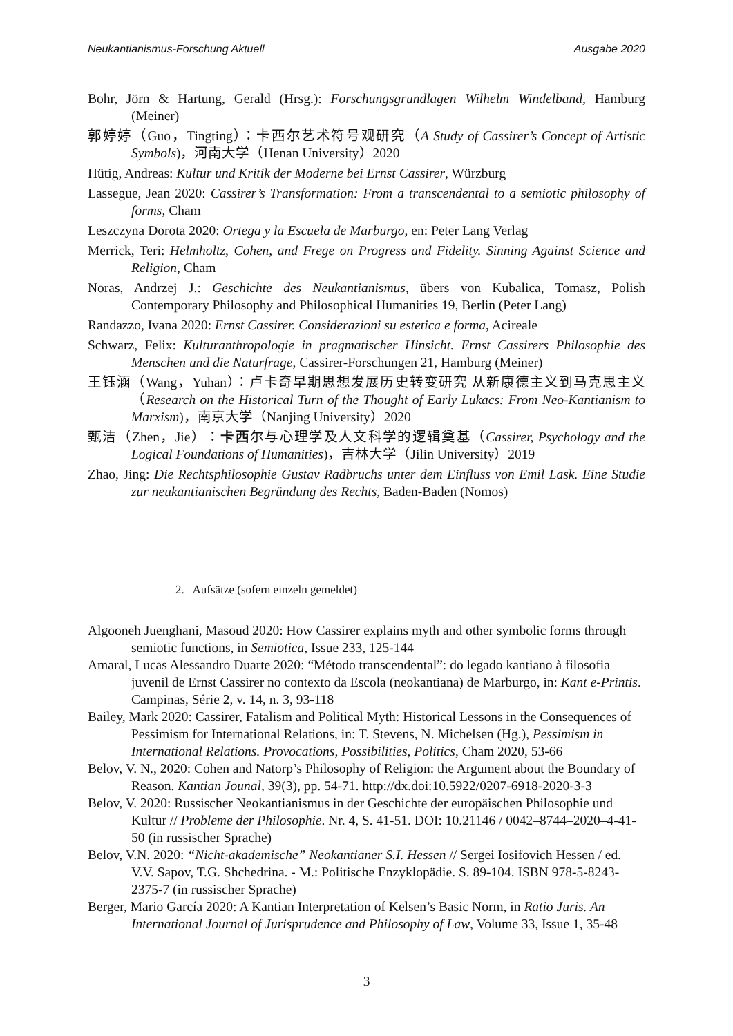Neukantianismus-Forschung Aktuell Ausgabe 2020
Bohr, Jörn & Hartung, Gerald (Hrsg.): Forschungsgrundlagen Wilhelm Windelband, Hamburg (Meiner)
郭婷婷（Guo，Tingting）：卡西尔艺术符号观研究（A Study of Cassirer’s Concept of Artistic Symbols)，河南大学（Henan University）2020
Hütig, Andreas: Kultur und Kritik der Moderne bei Ernst Cassirer, Würzburg
Lassegue, Jean 2020: Cassirer’s Transformation: From a transcendental to a semiotic philosophy of forms, Cham
Leszczyna Dorota 2020: Ortega y la Escuela de Marburgo, en: Peter Lang Verlag
Merrick, Teri: Helmholtz, Cohen, and Frege on Progress and Fidelity. Sinning Against Science and Religion, Cham
Noras, Andrzej J.: Geschichte des Neukantianismus, übers von Kubalica, Tomasz, Polish Contemporary Philosophy and Philosophical Humanities 19, Berlin (Peter Lang)
Randazzo, Ivana 2020: Ernst Cassirer. Considerazioni su estetica e forma, Acireale
Schwarz, Felix: Kulturanthropologie in pragmatischer Hinsicht. Ernst Cassirers Philosophie des Menschen und die Naturfrage, Cassirer-Forschungen 21, Hamburg (Meiner)
王钰涵（Wang，Yuhan）：卢卡奇早期思想发展历史转变研究 从新康德主义到马克思主义（Research on the Historical Turn of the Thought of Early Lukacs: From Neo-Kantianism to Marxism)，南京大学（Nanjing University）2020
甄洁（Zhen，Jie）：卡西尔与心理学及人文科学的逻辑奠基（Cassirer, Psychology and the Logical Foundations of Humanities)，吉林大学（Jilin University）2019
Zhao, Jing: Die Rechtsphilosophie Gustav Radbruchs unter dem Einfluss von Emil Lask. Eine Studie zur neukantianischen Begründung des Rechts, Baden-Baden (Nomos)
2. Aufsätze (sofern einzeln gemeldet)
Algooneh Juenghani, Masoud 2020: How Cassirer explains myth and other symbolic forms through semiotic functions, in Semiotica, Issue 233, 125-144
Amaral, Lucas Alessandro Duarte 2020: “Método transcendental”: do legado kantiano à filosofia juvenil de Ernst Cassirer no contexto da Escola (neokantiana) de Marburgo, in: Kant e-Printis. Campinas, Série 2, v. 14, n. 3, 93-118
Bailey, Mark 2020: Cassirer, Fatalism and Political Myth: Historical Lessons in the Consequences of Pessimism for International Relations, in: T. Stevens, N. Michelsen (Hg.), Pessimism in International Relations. Provocations, Possibilities, Politics, Cham 2020, 53-66
Belov, V. N., 2020: Cohen and Natorp’s Philosophy of Religion: the Argument about the Boundary of Reason. Kantian Jounal, 39(3), pp. 54-71. http://dx.doi:10.5922/0207-6918-2020-3-3
Belov, V. 2020: Russischer Neokantianismus in der Geschichte der europäischen Philosophie und Kultur // Probleme der Philosophie. Nr. 4, S. 41-51. DOI: 10.21146 / 0042–8744–2020–4-41-50 (in russischer Sprache)
Belov, V.N. 2020: “Nicht-akademische” Neokantianer S.I. Hessen // Sergei Iosifovich Hessen / ed. V.V. Sapov, T.G. Shchedrina. - M.: Politische Enzyklopädie. S. 89-104. ISBN 978-5-8243-2375-7 (in russischer Sprache)
Berger, Mario García 2020: A Kantian Interpretation of Kelsen’s Basic Norm, in Ratio Juris. An International Journal of Jurisprudence and Philosophy of Law, Volume 33, Issue 1, 35-48
3